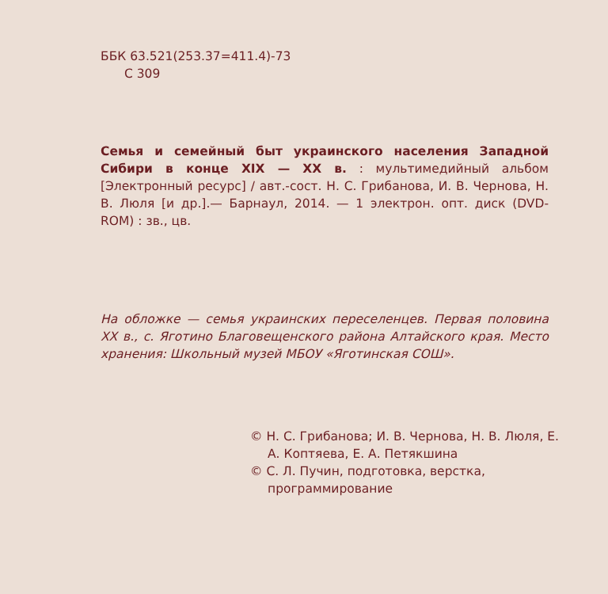ББК 63.521(253.37=411.4)-73
С 309
Семья и семейный быт украинского населения Западной Сибири в конце XIX — XX в. : мультимедийный альбом [Электронный ресурс] / авт.-сост. Н. С. Грибанова, И. В. Чернова, Н. В. Люля [и др.].— Барнаул, 2014. — 1 электрон. опт. диск (DVD-ROM) : зв., цв.
На обложке — семья украинских переселенцев. Первая половина XX в., с. Яготино Благовещенского района Алтайского края. Место хранения: Школьный музей МБОУ «Яготинская СОШ».
© Н. С. Грибанова; И. В. Чернова, Н. В. Люля, Е. А. Коптяева, Е. А. Петякшина
© С. Л. Пучин, подготовка, верстка, программирование